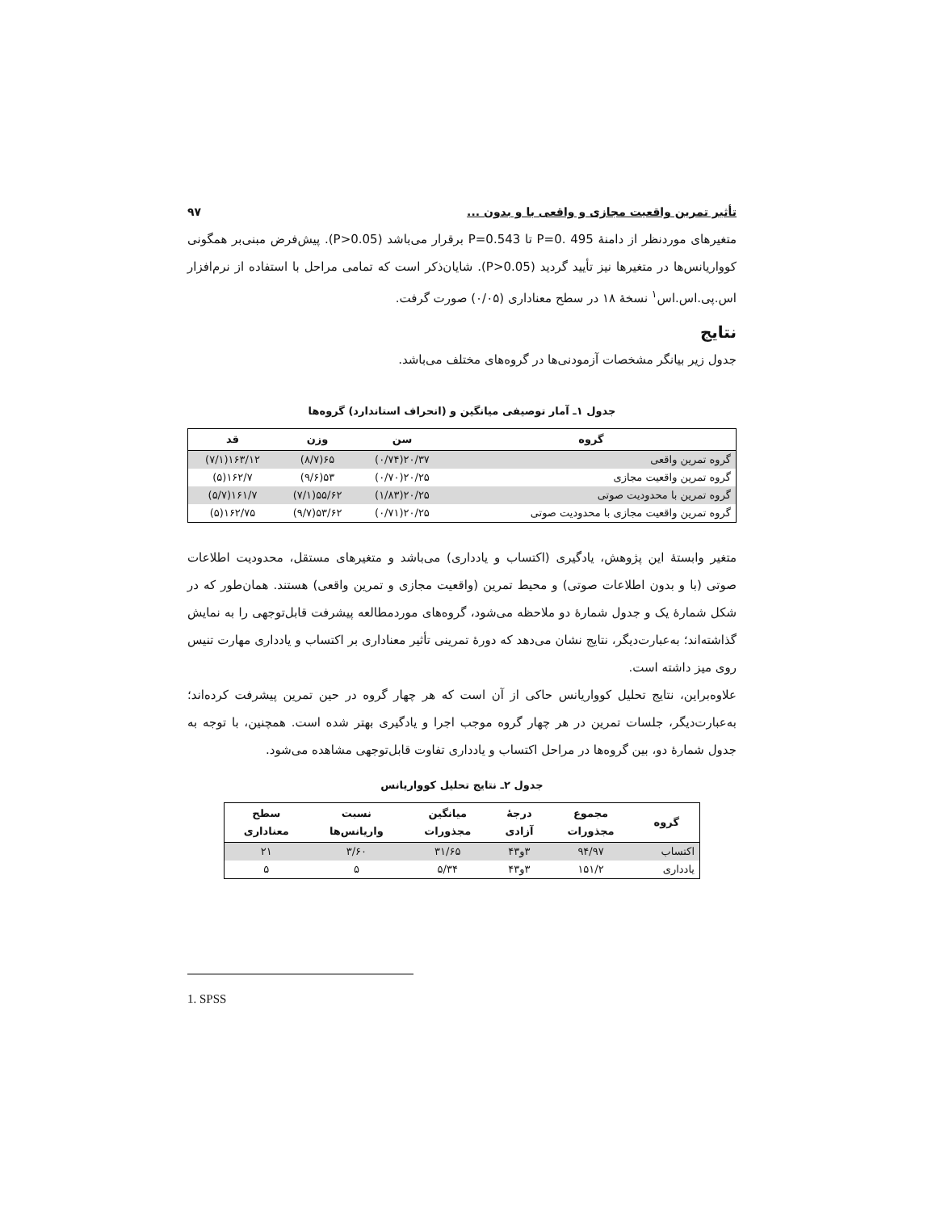تأثیر تمرین واقعیت مجازی و واقعی با و بدون ... ۹۷
متغیرهای موردنظر از دامنهٔ P=0. 495 تا P=0.543 برقرار می‌باشد (P>0.05). پیش‌فرض مبنی‌بر همگونی کوواریانس‌ها در متغیرها نیز تأیید گردید (P>0.05). شایان‌ذکر است که تمامی مراحل با استفاده از نرم‌افزار اس.پی.اس.اس<sup>۱</sup> نسخهٔ ۱۸ در سطح معناداری (۰/۰۵) صورت گرفت.
نتایج
جدول زیر بیانگر مشخصات آزمودنی‌ها در گروه‌های مختلف می‌باشد.
جدول ۱ـ آمار توصیفی میانگین و (انحراف استاندارد) گروه‌ها
| گروه | سن | وزن | قد |
| --- | --- | --- | --- |
| گروه تمرین واقعی | ۲۰/۳۷(۰/۷۴) | ۶۵(۸/۷) | ۱۶۳/۱۲(۷/۱) |
| گروه تمرین واقعیت مجازی | ۲۰/۲۵(۰/۷۰) | ۵۳(۹/۶) | ۱۶۲/۷(۵) |
| گروه تمرین با محدودیت صوتی | ۲۰/۲۵(۱/۸۳) | ۵۵/۶۲(۷/۱) | ۱۶۱/۷(۵/۷) |
| گروه تمرین واقعیت مجازی با محدودیت صوتی | ۲۰/۲۵(۰/۷۱) | ۵۳/۶۲(۹/۷) | ۱۶۲/۷۵(۵) |
متغیر وابستهٔ این پژوهش، یادگیری (اکتساب و یادداری) می‌باشد و متغیرهای مستقل، محدودیت اطلاعات صوتی (با و بدون اطلاعات صوتی) و محیط تمرین (واقعیت مجازی و تمرین واقعی) هستند. همان‌طور که در شکل شمارهٔ یک و جدول شمارهٔ دو ملاحظه می‌شود، گروه‌های موردمطالعه پیشرفت قابل‌توجهی را به نمایش گذاشته‌اند؛ به‌عبارت‌دیگر، نتایج نشان می‌دهد که دورهٔ تمرینی تأثیر معناداری بر اکتساب و یادداری مهارت تنیس روی میز داشته است.
علاوه‌براین، نتایج تحلیل کوواریانس حاکی از آن است که هر چهار گروه در حین تمرین پیشرفت کرده‌اند؛ به‌عبارت‌دیگر، جلسات تمرین در هر چهار گروه موجب اجرا و یادگیری بهتر شده است. همچنین، با توجه به جدول شمارهٔ دو، بین گروه‌ها در مراحل اکتساب و یادداری تفاوت قابل‌توجهی مشاهده می‌شود.
جدول ۲ـ نتایج تحلیل کوواریانس
| گروه | مجموع مجذورات | درجهٔ آزادی | میانگین مجذورات | نسبت واریانس‌ها | سطح معناداری |
| --- | --- | --- | --- | --- | --- |
| اکتساب | ۹۴/۹۷ | ۳و۴۳ | ۳۱/۶۵ | ۳/۶۰ | ۲۱ |
| یادداری | ۱۵۱/۲ | ۳و۴۳ | ۵/۳۴ | ۵ | ۵ |
1. SPSS